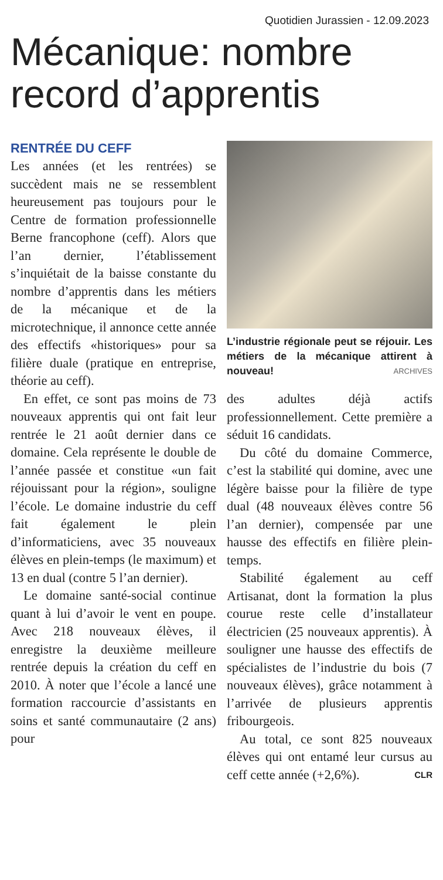Quotidien Jurassien - 12.09.2023
Mécanique: nombre record d’apprentis
RENTRÉE DU CEFF
Les années (et les rentrées) se succèdent mais ne se ressemblent heureusement pas toujours pour le Centre de formation professionnelle Berne francophone (ceff). Alors que l’an dernier, l’établissement s’inquiétait de la baisse constante du nombre d’apprentis dans les métiers de la mécanique et de la microtechnique, il annonce cette année des effectifs «historiques» pour sa filière duale (pratique en entreprise, théorie au ceff).
En effet, ce sont pas moins de 73 nouveaux apprentis qui ont fait leur rentrée le 21 août dernier dans ce domaine. Cela représente le double de l’année passée et constitue «un fait réjouissant pour la région», souligne l’école. Le domaine industrie du ceff fait également le plein d’informaticiens, avec 35 nouveaux élèves en plein-temps (le maximum) et 13 en dual (contre 5 l’an dernier).
Le domaine santé-social continue quant à lui d’avoir le vent en poupe. Avec 218 nouveaux élèves, il enregistre la deuxième meilleure rentrée depuis la création du ceff en 2010. À noter que l’école a lancé une formation raccourcie d’assistants en soins et santé communautaire (2 ans) pour
L’industrie régionale peut se réjouir. Les métiers de la mécanique attirent à nouveau! ARCHIVES
des adultes déjà actifs professionnellement. Cette première a séduit 16 candidats.
Du côté du domaine Commerce, c’est la stabilité qui domine, avec une légère baisse pour la filière de type dual (48 nouveaux élèves contre 56 l’an dernier), compensée par une hausse des effectifs en filière plein-temps.
Stabilité également au ceff Artisanat, dont la formation la plus courue reste celle d’installateur électricien (25 nouveaux apprentis). À souligner une hausse des effectifs de spécialistes de l’industrie du bois (7 nouveaux élèves), grâce notamment à l’arrivée de plusieurs apprentis fribourgeois.
Au total, ce sont 825 nouveaux élèves qui ont entamé leur cursus au ceff cette année (+2,6%). CLR